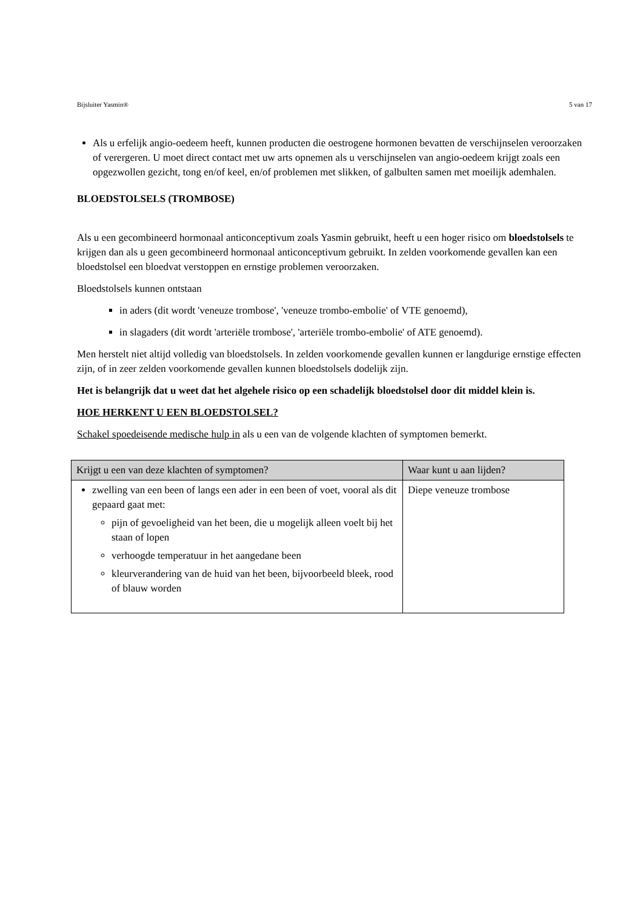Bijsluiter Yasmin® 5 van 17
Als u erfelijk angio-oedeem heeft, kunnen producten die oestrogene hormonen bevatten de verschijnselen veroorzaken of verergeren. U moet direct contact met uw arts opnemen als u verschijnselen van angio-oedeem krijgt zoals een opgezwollen gezicht, tong en/of keel, en/of problemen met slikken, of galbulten samen met moeilijk ademhalen.
BLOEDSTOLSELS (TROMBOSE)
Als u een gecombineerd hormonaal anticonceptivum zoals Yasmin gebruikt, heeft u een hoger risico om bloedstolsels te krijgen dan als u geen gecombineerd hormonaal anticonceptivum gebruikt. In zelden voorkomende gevallen kan een bloedstolsel een bloedvat verstoppen en ernstige problemen veroorzaken.
Bloedstolsels kunnen ontstaan
in aders (dit wordt 'veneuze trombose', 'veneuze trombo-embolie' of VTE genoemd),
in slagaders (dit wordt 'arteriële trombose', 'arteriële trombo-embolie' of ATE genoemd).
Men herstelt niet altijd volledig van bloedstolsels. In zelden voorkomende gevallen kunnen er langdurige ernstige effecten zijn, of in zeer zelden voorkomende gevallen kunnen bloedstolsels dodelijk zijn.
Het is belangrijk dat u weet dat het algehele risico op een schadelijk bloedstolsel door dit middel klein is.
HOE HERKENT U EEN BLOEDSTOLSEL?
Schakel spoedeisende medische hulp in als u een van de volgende klachten of symptomen bemerkt.
| Krijgt u een van deze klachten of symptomen? | Waar kunt u aan lijden? |
| --- | --- |
| zwelling van een been of langs een ader in een been of voet, vooral als dit gepaard gaat met: pijn of gevoeligheid van het been, die u mogelijk alleen voelt bij het staan of lopen verhoogde temperatuur in het aangedane been kleurverandering van de huid van het been, bijvoorbeeld bleek, rood of blauw worden | Diepe veneuze trombose |